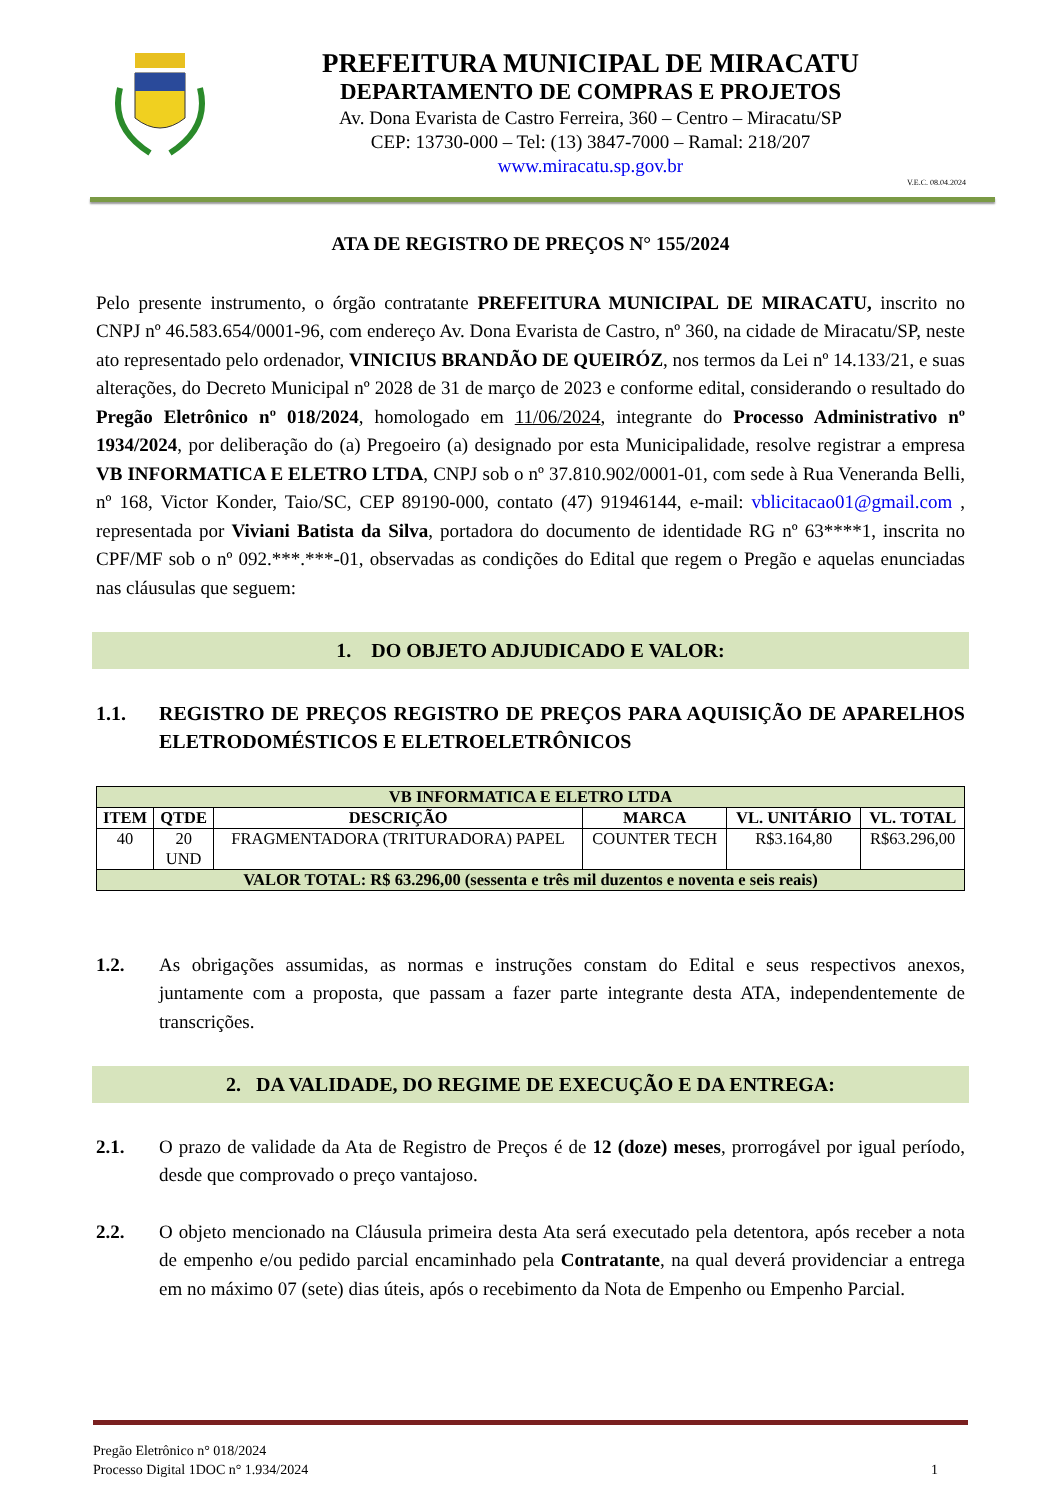PREFEITURA MUNICIPAL DE MIRACATU
DEPARTAMENTO DE COMPRAS E PROJETOS
Av. Dona Evarista de Castro Ferreira, 360 – Centro – Miracatu/SP
CEP: 13730-000 – Tel: (13) 3847-7000 – Ramal: 218/207
www.miracatu.sp.gov.br
V.E.C. 08.04.2024
ATA DE REGISTRO DE PREÇOS N° 155/2024
Pelo presente instrumento, o órgão contratante PREFEITURA MUNICIPAL DE MIRACATU, inscrito no CNPJ nº 46.583.654/0001-96, com endereço Av. Dona Evarista de Castro, nº 360, na cidade de Miracatu/SP, neste ato representado pelo ordenador, VINICIUS BRANDÃO DE QUEIRÓZ, nos termos da Lei nº 14.133/21, e suas alterações, do Decreto Municipal nº 2028 de 31 de março de 2023 e conforme edital, considerando o resultado do Pregão Eletrônico nº 018/2024, homologado em 11/06/2024, integrante do Processo Administrativo nº 1934/2024, por deliberação do (a) Pregoeiro (a) designado por esta Municipalidade, resolve registrar a empresa VB INFORMATICA E ELETRO LTDA, CNPJ sob o nº 37.810.902/0001-01, com sede à Rua Veneranda Belli, nº 168, Victor Konder, Taio/SC, CEP 89190-000, contato (47) 91946144, e-mail: vblicitacao01@gmail.com , representada por Viviani Batista da Silva, portadora do documento de identidade RG nº 63****1, inscrita no CPF/MF sob o nº 092.***.***-01, observadas as condições do Edital que regem o Pregão e aquelas enunciadas nas cláusulas que seguem:
1. DO OBJETO ADJUDICADO E VALOR:
1.1. REGISTRO DE PREÇOS REGISTRO DE PREÇOS PARA AQUISIÇÃO DE APARELHOS ELETRODOMÉSTICOS E ELETROELETRÔNICOS
| VB INFORMATICA E ELETRO LTDA | | | | | |
| --- | --- | --- | --- | --- | --- |
| ITEM | QTDE | DESCRIÇÃO | MARCA | VL. UNITÁRIO | VL. TOTAL |
| 40 | 20 UND | FRAGMENTADORA (TRITURADORA) PAPEL | COUNTER TECH | R$3.164,80 | R$63.296,00 |
| VALOR TOTAL: R$ 63.296,00 (sessenta e três mil duzentos e noventa e seis reais) | | | | | |
1.2. As obrigações assumidas, as normas e instruções constam do Edital e seus respectivos anexos, juntamente com a proposta, que passam a fazer parte integrante desta ATA, independentemente de transcrições.
2. DA VALIDADE, DO REGIME DE EXECUÇÃO E DA ENTREGA:
2.1. O prazo de validade da Ata de Registro de Preços é de 12 (doze) meses, prorrogável por igual período, desde que comprovado o preço vantajoso.
2.2. O objeto mencionado na Cláusula primeira desta Ata será executado pela detentora, após receber a nota de empenho e/ou pedido parcial encaminhado pela Contratante, na qual deverá providenciar a entrega em no máximo 07 (sete) dias úteis, após o recebimento da Nota de Empenho ou Empenho Parcial.
Pregão Eletrônico n° 018/2024
Processo Digital 1DOC n° 1.934/2024
1